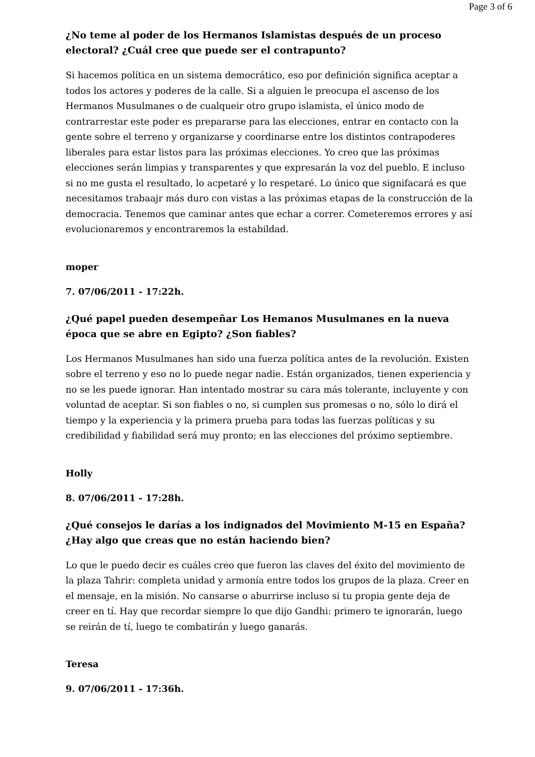Page 3 of 6
¿No teme al poder de los Hermanos Islamistas después de un proceso electoral? ¿Cuál cree que puede ser el contrapunto?
Si hacemos política en un sistema democrático, eso por definición significa aceptar a todos los actores y poderes de la calle. Si a alguien le preocupa el ascenso de los Hermanos Musulmanes o de cualqueir otro grupo islamista, el único modo de contrarrestar este poder es prepararse para las elecciones, entrar en contacto con la gente sobre el terreno y organizarse y coordinarse entre los distintos contrapoderes liberales para estar listos para las próximas elecciones. Yo creo que las próximas elecciones serán limpias y transparentes y que expresarán la voz del pueblo. E incluso si no me gusta el resultado, lo acpetaré y lo respetaré. Lo único que signifacará es que necesitamos trabaajr más duro con vistas a las próximas etapas de la construcción de la democracia. Tenemos que caminar antes que echar a correr. Cometeremos errores y así evolucionaremos y encontraremos la estabildad.
moper
7. 07/06/2011 - 17:22h.
¿Qué papel pueden desempeñar Los Hemanos Musulmanes en la nueva época que se abre en Egipto? ¿Son fiables?
Los Hermanos Musulmanes han sido una fuerza política antes de la revolución. Existen sobre el terreno y eso no lo puede negar nadie. Están organizados, tienen experiencia y no se les puede ignorar. Han intentado mostrar su cara más tolerante, incluyente y con voluntad de aceptar. Si son fiables o no, si cumplen sus promesas o no, sólo lo dirá el tiempo y la experiencia y la primera prueba para todas las fuerzas políticas y su credibilidad y fiabilidad será muy pronto; en las elecciones del próximo septiembre.
Holly
8. 07/06/2011 - 17:28h.
¿Qué consejos le darías a los indignados del Movimiento M-15 en España? ¿Hay algo que creas que no están haciendo bien?
Lo que le puedo decir es cuáles creo que fueron las claves del éxito del movimiento de la plaza Tahrir: completa unidad y armonía entre todos los grupos de la plaza. Creer en el mensaje, en la misión. No cansarse o aburrirse incluso si tu propia gente deja de creer en tí. Hay que recordar siempre lo que dijo Gandhi: primero te ignorarán, luego se reirán de tí, luego te combatirán y luego ganarás.
Teresa
9. 07/06/2011 - 17:36h.